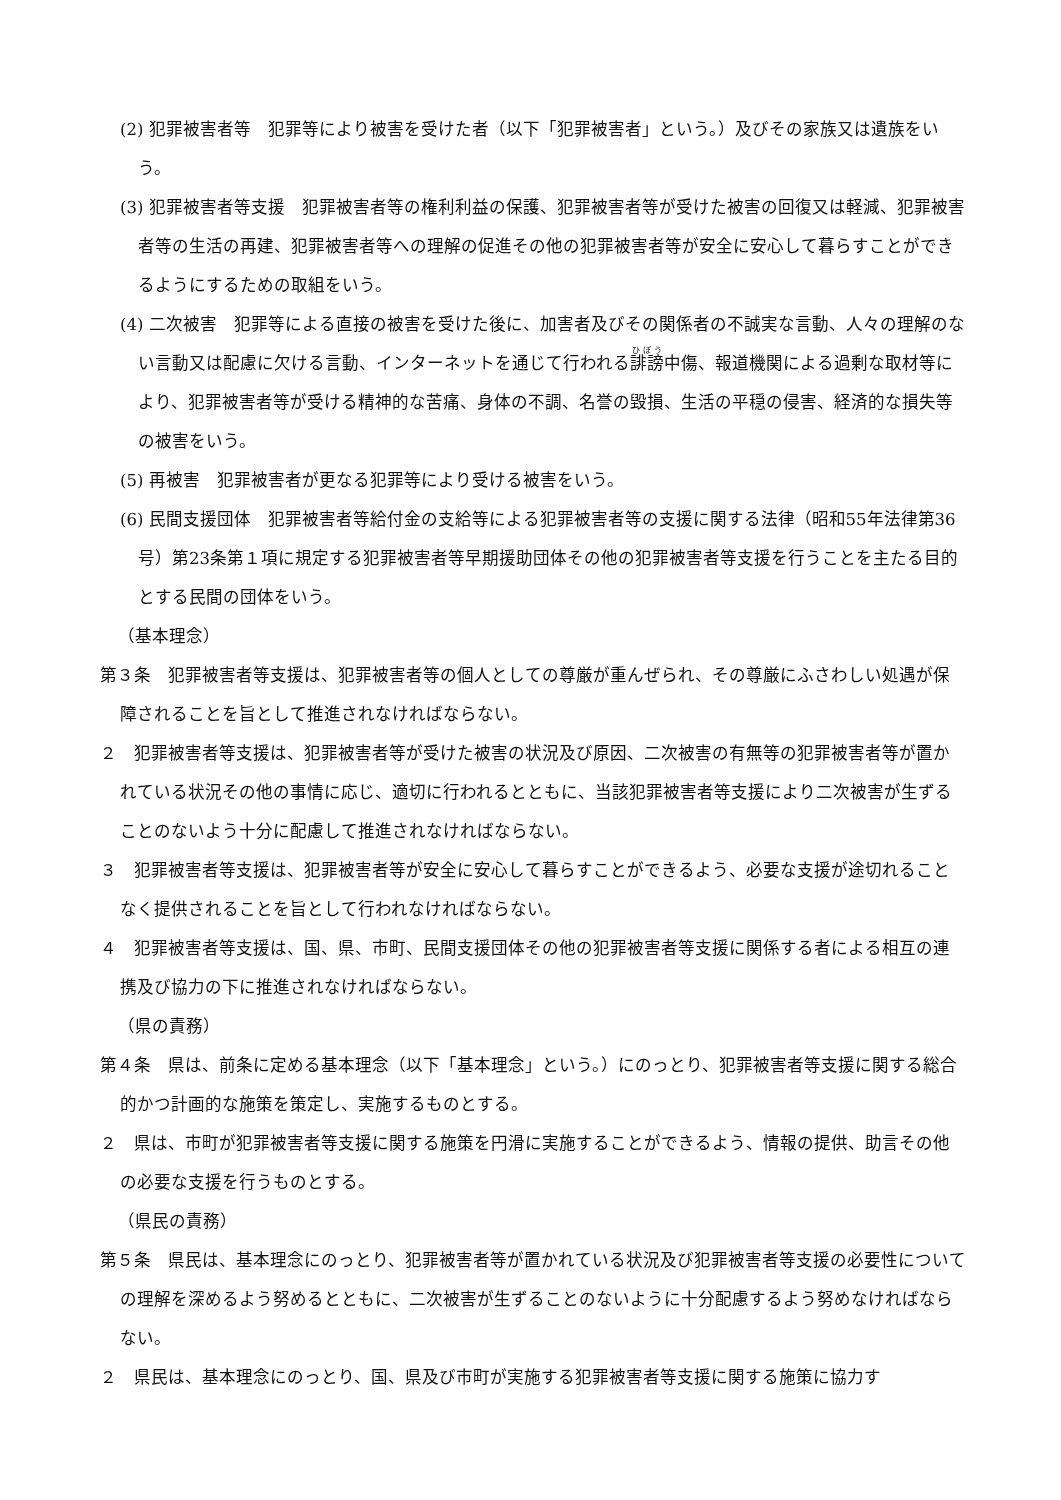(2) 犯罪被害者等　犯罪等により被害を受けた者（以下「犯罪被害者」という。）及びその家族又は遺族をいう。
(3) 犯罪被害者等支援　犯罪被害者等の権利利益の保護、犯罪被害者等が受けた被害の回復又は軽減、犯罪被害者等の生活の再建、犯罪被害者等への理解の促進その他の犯罪被害者等が安全に安心して暮らすことができるようにするための取組をいう。
(4) 二次被害　犯罪等による直接の被害を受けた後に、加害者及びその関係者の不誠実な言動、人々の理解のない言動又は配慮に欠ける言動、インターネットを通じて行われる誹謗中傷、報道機関による過剰な取材等により、犯罪被害者等が受ける精神的な苦痛、身体の不調、名誉の毀損、生活の平穏の侵害、経済的な損失等の被害をいう。
(5) 再被害　犯罪被害者が更なる犯罪等により受ける被害をいう。
(6) 民間支援団体　犯罪被害者等給付金の支給等による犯罪被害者等の支援に関する法律（昭和55年法律第36号）第23条第１項に規定する犯罪被害者等早期援助団体その他の犯罪被害者等支援を行うことを主たる目的とする民間の団体をいう。
（基本理念）
第３条　犯罪被害者等支援は、犯罪被害者等の個人としての尊厳が重んぜられ、その尊厳にふさわしい処遇が保障されることを旨として推進されなければならない。
２　犯罪被害者等支援は、犯罪被害者等が受けた被害の状況及び原因、二次被害の有無等の犯罪被害者等が置かれている状況その他の事情に応じ、適切に行われるとともに、当該犯罪被害者等支援により二次被害が生ずることのないよう十分に配慮して推進されなければならない。
３　犯罪被害者等支援は、犯罪被害者等が安全に安心して暮らすことができるよう、必要な支援が途切れることなく提供されることを旨として行われなければならない。
４　犯罪被害者等支援は、国、県、市町、民間支援団体その他の犯罪被害者等支援に関係する者による相互の連携及び協力の下に推進されなければならない。
（県の責務）
第４条　県は、前条に定める基本理念（以下「基本理念」という。）にのっとり、犯罪被害者等支援に関する総合的かつ計画的な施策を策定し、実施するものとする。
２　県は、市町が犯罪被害者等支援に関する施策を円滑に実施することができるよう、情報の提供、助言その他の必要な支援を行うものとする。
（県民の責務）
第５条　県民は、基本理念にのっとり、犯罪被害者等が置かれている状況及び犯罪被害者等支援の必要性についての理解を深めるよう努めるとともに、二次被害が生ずることのないように十分配慮するよう努めなければならない。
２　県民は、基本理念にのっとり、国、県及び市町が実施する犯罪被害者等支援に関する施策に協力す